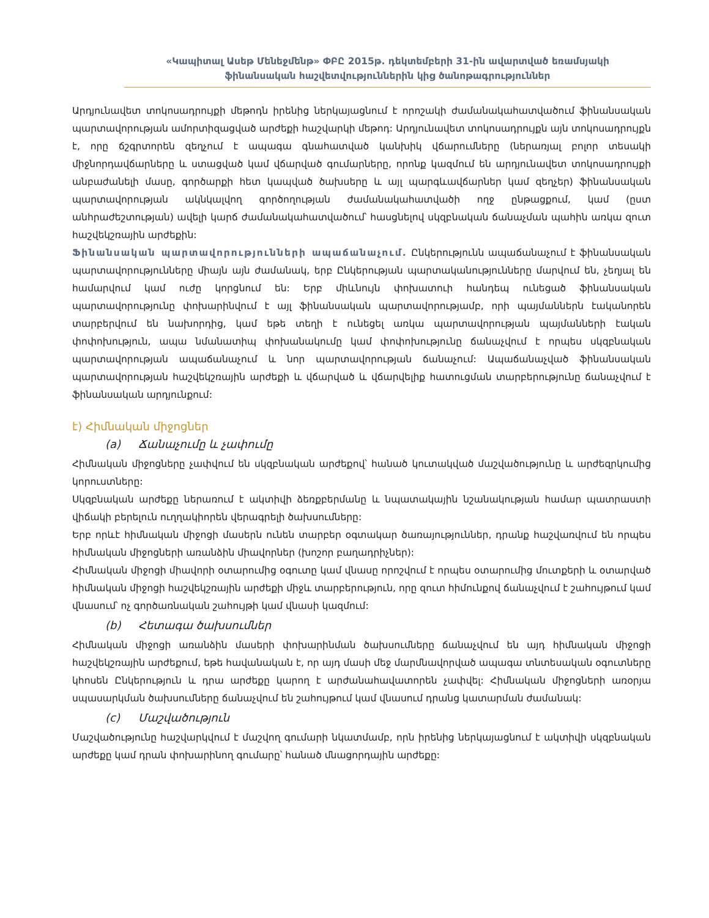«Կապիտալ Ասեթ Մենեջմենթ» ՓԲԸ 2015թ. դեկտեմբերի 31-ին ավարտված եռամսյակի
ֆինանսական հաշվետվություններին կից ծանոթագրություններ
Արդյունավետ տոկոսադրույքի մեթոդն իրենից ներկայացնում է որոշակի ժամանակահատվածում ֆինանսական պարտավորության ամորտիզացված արժեքի հաշվարկի մեթոդ: Արդյունավետ տոկոսադրույքն այն տոկոսադրույքն է, որը ճշգրտորեն զեղչում է ապագա գնահատված կանխիկ վճարումները (ներառյալ բոլոր տեսակի միջնորդավճարները և ստացված կամ վճարված գումարները, որոնք կազմում են արդյունավետ տոկոսադրույքի անբաժանելի մասը, գործարքի հետ կապված ծախսերը և այլ պարգևավճարներ կամ զեղչեր) ֆինանսական պարտավորության ակնկալվող գործողության ժամանակահատվածի ողջ ընթացքում, կամ (ըստ անհրաժեշտության) ավելի կարճ ժամանակահատվածում՝ հասցնելով սկզբնական ճանաչման պահին առկա զուտ հաշվեկշռային արժեքին:
Ֆինանսական պարտավորությունների ապաճանաչում. Ընկերությունն ապաճանաչում է ֆինանսական պարտավորությունները միայն այն ժամանակ, երբ Ընկերության պարտականությունները մարվում են, չեղյալ են համարվում կամ ուժը կորցնում են: Երբ միևնույն փոխատուի հանդեպ ունեցած ֆինանսական պարտավորությունը փոխարինվում է այլ ֆինանսական պարտավորությամբ, որի պայմաններն էականորեն տարբերվում են նախորդից, կամ եթե տեղի է ունեցել առկա պարտավորության պայմանների էական փոփոխություն, ապա նմանատիպ փոխանակումը կամ փոփոխությունը ճանաչվում է որպես սկզբնական պարտավորության ապաճանաչում և նոր պարտավորության ճանաչում: Ապաճանաչված ֆինանսական պարտավորության հաշվեկշռային արժեքի և վճարված և վճարվելիք հատուցման տարբերությունը ճանաչվում է ֆինանսական արդյունքում:
է) Հիմնական միջոցներ
(a) Ճանաչումը և չափումը
Հիմնական միջոցները չափվում են սկզբնական արժեքով՝ հանած կուտակված մաշվածությունը և արժեզրկումից կորուստները:
Սկզբնական արժեքը ներառում է ակտիվի ձեռքբերմանը և նպատակային նշանակության համար պատրաստի վիճակի բերելուն ուղղակիորեն վերագրելի ծախսումները:
Երբ որևէ հիմնական միջոցի մասերն ունեն տարբեր օգտակար ծառայություններ, դրանք հաշվառվում են որպես հիմնական միջոցների առանձին միավորներ (խոշոր բաղադրիչներ):
Հիմնական միջոցի միավորի օտարումից օգուտը կամ վնասը որոշվում է որպես օտարումից մուտքերի և օտարված հիմնական միջոցի հաշվեկշռային արժեքի միջև տարբերություն, որը զուտ հիմունքով ճանաչվում է շահույթում կամ վնասում՝ ոչ գործառնական շահույթի կամ վնասի կազմում:
(b) Հետագա ծախսումներ
Հիմնական միջոցի առանձին մասերի փոխարինման ծախսումները ճանաչվում են այդ հիմնական միջոցի հաշվեկշռային արժեքում, եթե հավանական է, որ այդ մասի մեջ մարմնավորված ապագա տնտեսական օգուտները կհոսեն Ընկերություն և դրա արժեքը կարող է արժանահավատորեն չափվել: Հիմնական միջոցների առօրյա սպասարկման ծախսումները ճանաչվում են շահույթում կամ վնասում դրանց կատարման ժամանակ:
(c) Մաշվածություն
Մաշվածությունը հաշվարկվում է մաշվող գումարի նկատմամբ, որն իրենից ներկայացնում է ակտիվի սկզբնական արժեքը կամ դրան փոխարինող գումարը՝ հանած մնացորդային արժեքը: